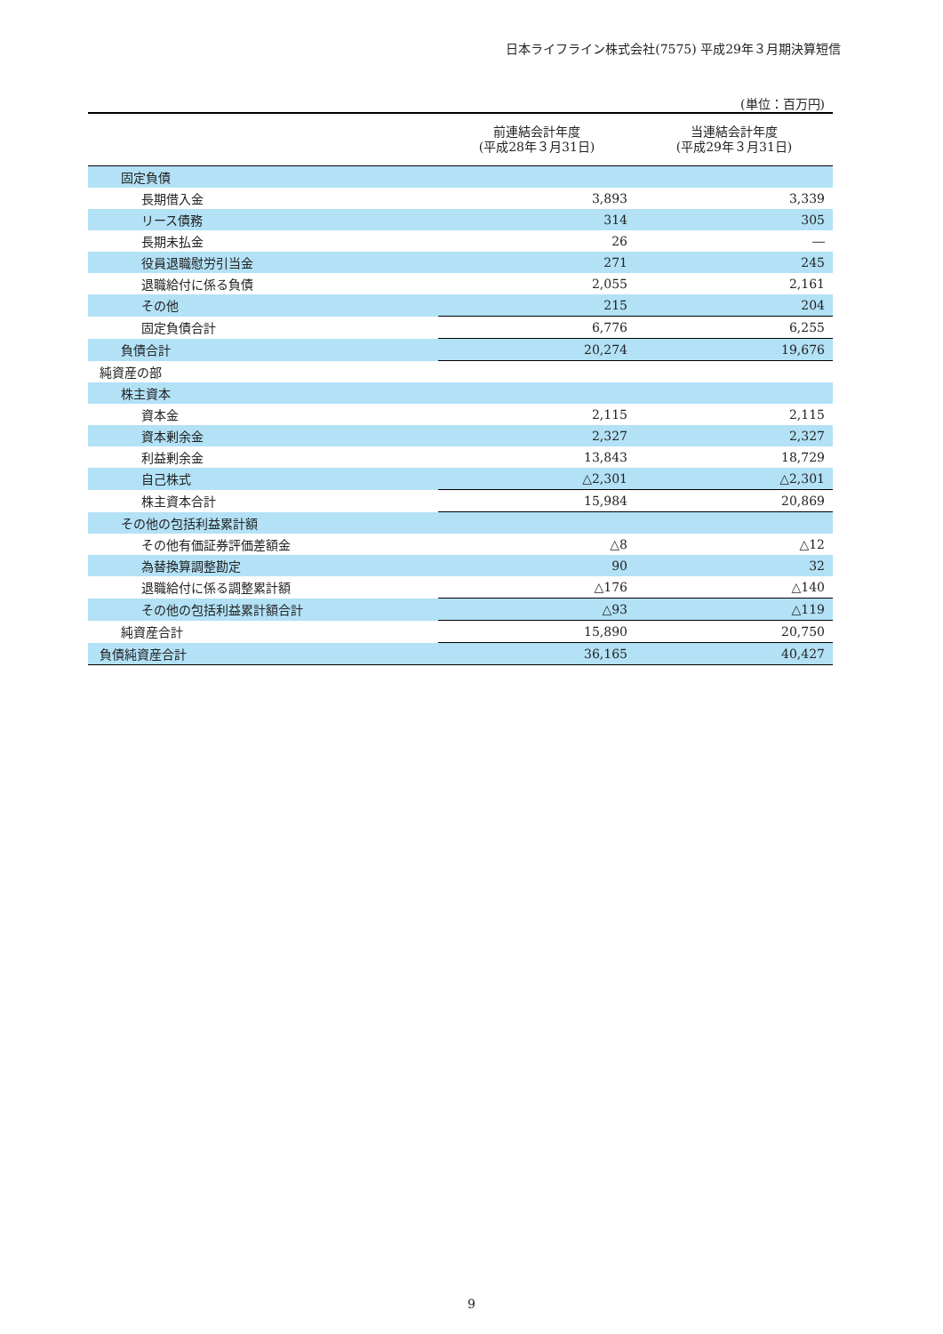日本ライフライン株式会社(7575) 平成29年３月期決算短信
(単位：百万円)
| | 前連結会計年度 (平成28年３月31日) | 当連結会計年度 (平成29年３月31日) |
| --- | --- | --- |
| 固定負債 | | |
| 長期借入金 | 3,893 | 3,339 |
| リース債務 | 314 | 305 |
| 長期未払金 | 26 | ― |
| 役員退職慰労引当金 | 271 | 245 |
| 退職給付に係る負債 | 2,055 | 2,161 |
| その他 | 215 | 204 |
| 固定負債合計 | 6,776 | 6,255 |
| 負債合計 | 20,274 | 19,676 |
| 純資産の部 | | |
| 株主資本 | | |
| 資本金 | 2,115 | 2,115 |
| 資本剰余金 | 2,327 | 2,327 |
| 利益剰余金 | 13,843 | 18,729 |
| 自己株式 | △2,301 | △2,301 |
| 株主資本合計 | 15,984 | 20,869 |
| その他の包括利益累計額 | | |
| その他有価証券評価差額金 | △8 | △12 |
| 為替換算調整勘定 | 90 | 32 |
| 退職給付に係る調整累計額 | △176 | △140 |
| その他の包括利益累計額合計 | △93 | △119 |
| 純資産合計 | 15,890 | 20,750 |
| 負債純資産合計 | 36,165 | 40,427 |
9